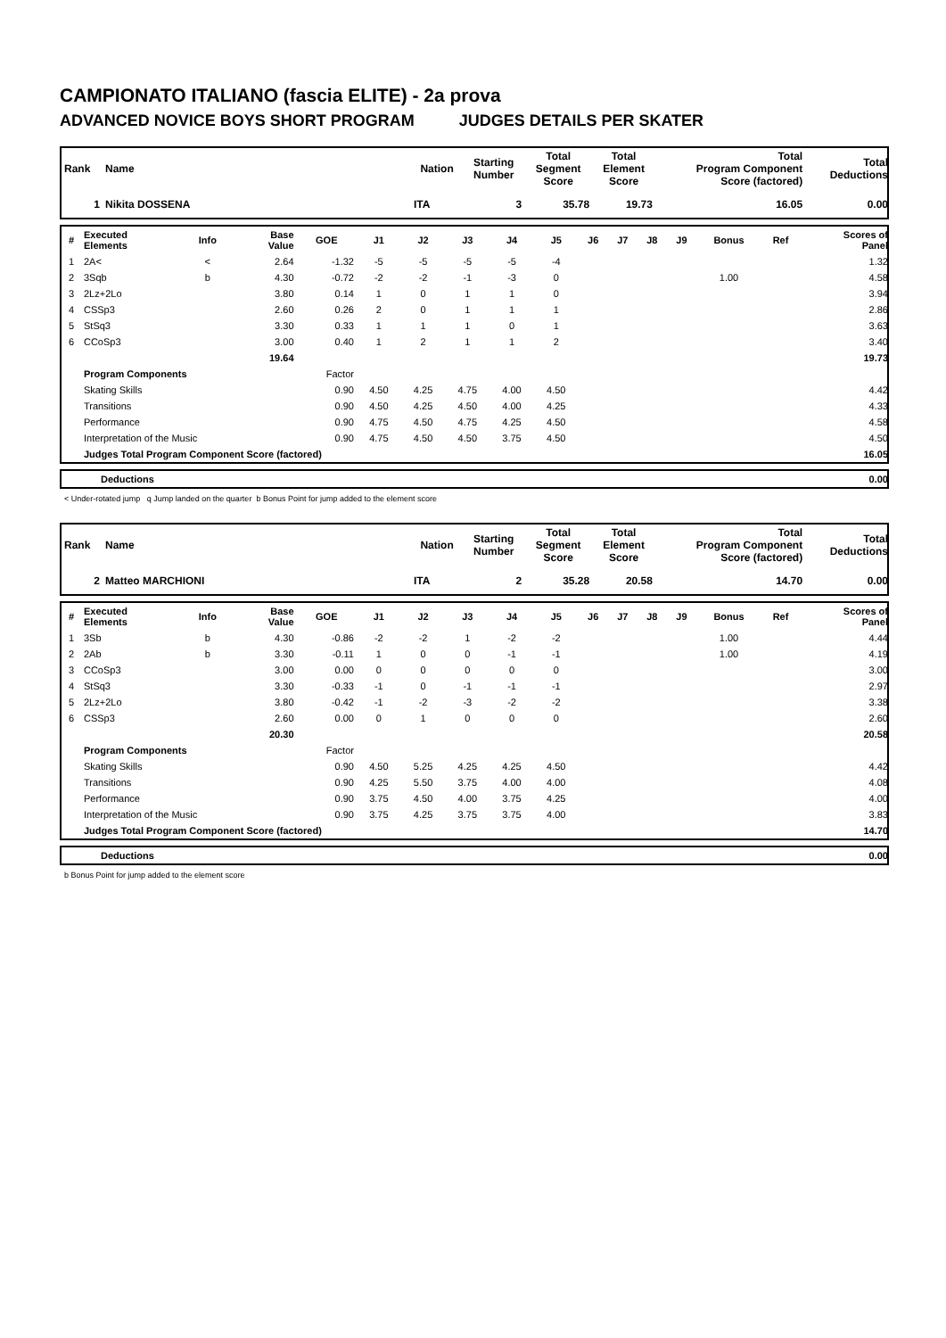CAMPIONATO ITALIANO (fascia ELITE) - 2a prova
ADVANCED NOVICE BOYS SHORT PROGRAM JUDGES DETAILS PER SKATER
| Rank | Name | Nation | Starting Number | Total Segment Score | Total Element Score | Total Program Component Score (factored) | Total Deductions |
| --- | --- | --- | --- | --- | --- | --- | --- |
| 1 | Nikita DOSSENA | ITA | 3 | 35.78 | 19.73 | 16.05 | 0.00 |
| # | Executed Elements | Info | Base Value | GOE | J1 | J2 | J3 | J4 | J5 | J6 | J7 | J8 | J9 | Bonus | Ref | Scores of Panel |
| --- | --- | --- | --- | --- | --- | --- | --- | --- | --- | --- | --- | --- | --- | --- | --- | --- |
| 1 | 2A< | < | 2.64 | -1.32 | -5 | -5 | -5 | -5 | -4 | | | | | | | 1.32 |
| 2 | 3Sqb | b | 4.30 | -0.72 | -2 | -2 | -1 | -3 | 0 | | | | | 1.00 | | 4.58 |
| 3 | 2Lz+2Lo | | 3.80 | 0.14 | 1 | 0 | 1 | 1 | 0 | | | | | | | 3.94 |
| 4 | CSSp3 | | 2.60 | 0.26 | 2 | 0 | 1 | 1 | 1 | | | | | | | 2.86 |
| 5 | StSq3 | | 3.30 | 0.33 | 1 | 1 | 1 | 0 | 1 | | | | | | | 3.63 |
| 6 | CCoSp3 | | 3.00 | 0.40 | 1 | 2 | 1 | 1 | 2 | | | | | | | 3.40 |
| | | | 19.64 | | | | | | | | | | | | | 19.73 |
| | Program Components | | | Factor | | | | | | | | | | | | |
| | Skating Skills | | | 0.90 | 4.50 | 4.25 | 4.75 | 4.00 | 4.50 | | | | | | | 4.42 |
| | Transitions | | | 0.90 | 4.50 | 4.25 | 4.50 | 4.00 | 4.25 | | | | | | | 4.33 |
| | Performance | | | 0.90 | 4.75 | 4.50 | 4.75 | 4.25 | 4.50 | | | | | | | 4.58 |
| | Interpretation of the Music | | | 0.90 | 4.75 | 4.50 | 4.50 | 3.75 | 4.50 | | | | | | | 4.50 |
| | Judges Total Program Component Score (factored) | | | | | | | | | | | | | | | 16.05 |
| | Deductions | 0.00 |
< Under-rotated jump q Jump landed on the quarter b Bonus Point for jump added to the element score
| Rank | Name | Nation | Starting Number | Total Segment Score | Total Element Score | Total Program Component Score (factored) | Total Deductions |
| --- | --- | --- | --- | --- | --- | --- | --- |
| 2 | Matteo MARCHIONI | ITA | 2 | 35.28 | 20.58 | 14.70 | 0.00 |
| # | Executed Elements | Info | Base Value | GOE | J1 | J2 | J3 | J4 | J5 | J6 | J7 | J8 | J9 | Bonus | Ref | Scores of Panel |
| --- | --- | --- | --- | --- | --- | --- | --- | --- | --- | --- | --- | --- | --- | --- | --- | --- |
| 1 | 3Sb | b | 4.30 | -0.86 | -2 | -2 | 1 | -2 | -2 | | | | | 1.00 | | 4.44 |
| 2 | 2Ab | b | 3.30 | -0.11 | 1 | 0 | 0 | -1 | -1 | | | | | 1.00 | | 4.19 |
| 3 | CCoSp3 | | 3.00 | 0.00 | 0 | 0 | 0 | 0 | 0 | | | | | | | 3.00 |
| 4 | StSq3 | | 3.30 | -0.33 | -1 | 0 | -1 | -1 | -1 | | | | | | | 2.97 |
| 5 | 2Lz+2Lo | | 3.80 | -0.42 | -1 | -2 | -3 | -2 | -2 | | | | | | | 3.38 |
| 6 | CSSp3 | | 2.60 | 0.00 | 0 | 1 | 0 | 0 | 0 | | | | | | | 2.60 |
| | | | 20.30 | | | | | | | | | | | | | 20.58 |
| | Program Components | | | Factor | | | | | | | | | | | | |
| | Skating Skills | | | 0.90 | 4.50 | 5.25 | 4.25 | 4.25 | 4.50 | | | | | | | 4.42 |
| | Transitions | | | 0.90 | 4.25 | 5.50 | 3.75 | 4.00 | 4.00 | | | | | | | 4.08 |
| | Performance | | | 0.90 | 3.75 | 4.50 | 4.00 | 3.75 | 4.25 | | | | | | | 4.00 |
| | Interpretation of the Music | | | 0.90 | 3.75 | 4.25 | 3.75 | 3.75 | 4.00 | | | | | | | 3.83 |
| | Judges Total Program Component Score (factored) | | | | | | | | | | | | | | | 14.70 |
| | Deductions | 0.00 |
b Bonus Point for jump added to the element score